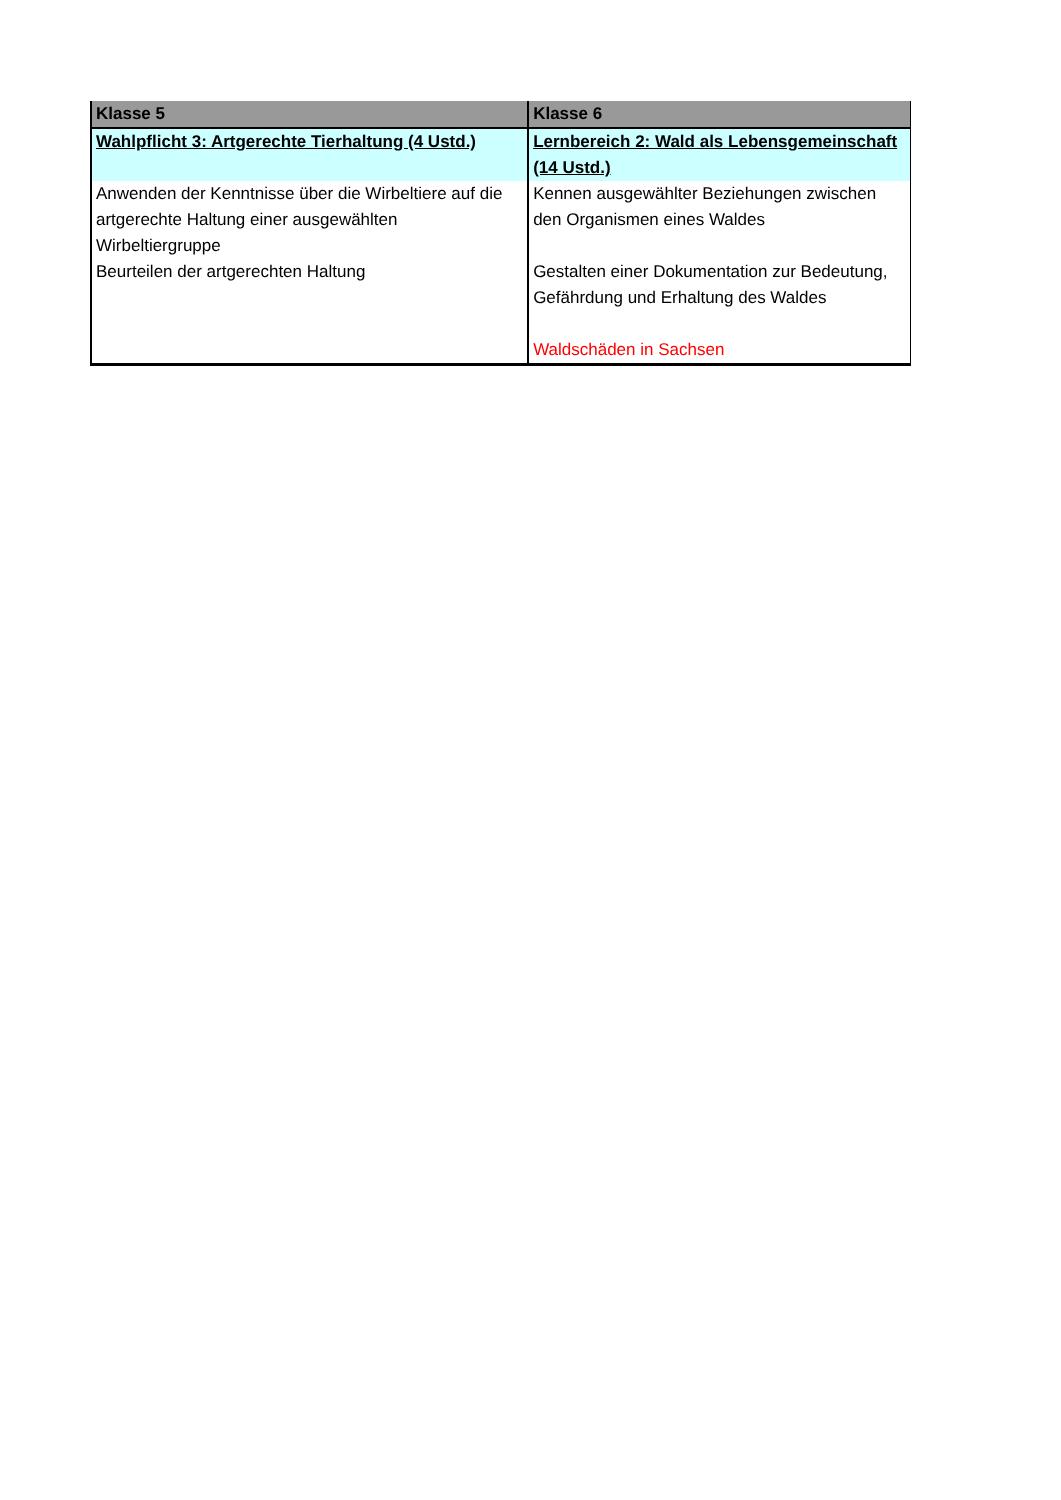| Klasse 5 | Klasse 6 |
| --- | --- |
| Wahlpflicht 3: Artgerechte Tierhaltung (4 Ustd.) | Lernbereich 2: Wald als Lebensgemeinschaft (14 Ustd.) |
| Anwenden der Kenntnisse über die Wirbeltiere auf die artgerechte Haltung einer ausgewählten Wirbeltiergruppe Beurteilen der artgerechten Haltung | Kennen ausgewählter Beziehungen zwischen den Organismen eines Waldes Gestalten einer Dokumentation zur Bedeutung, Gefährdung und Erhaltung des Waldes Waldschäden in Sachsen |